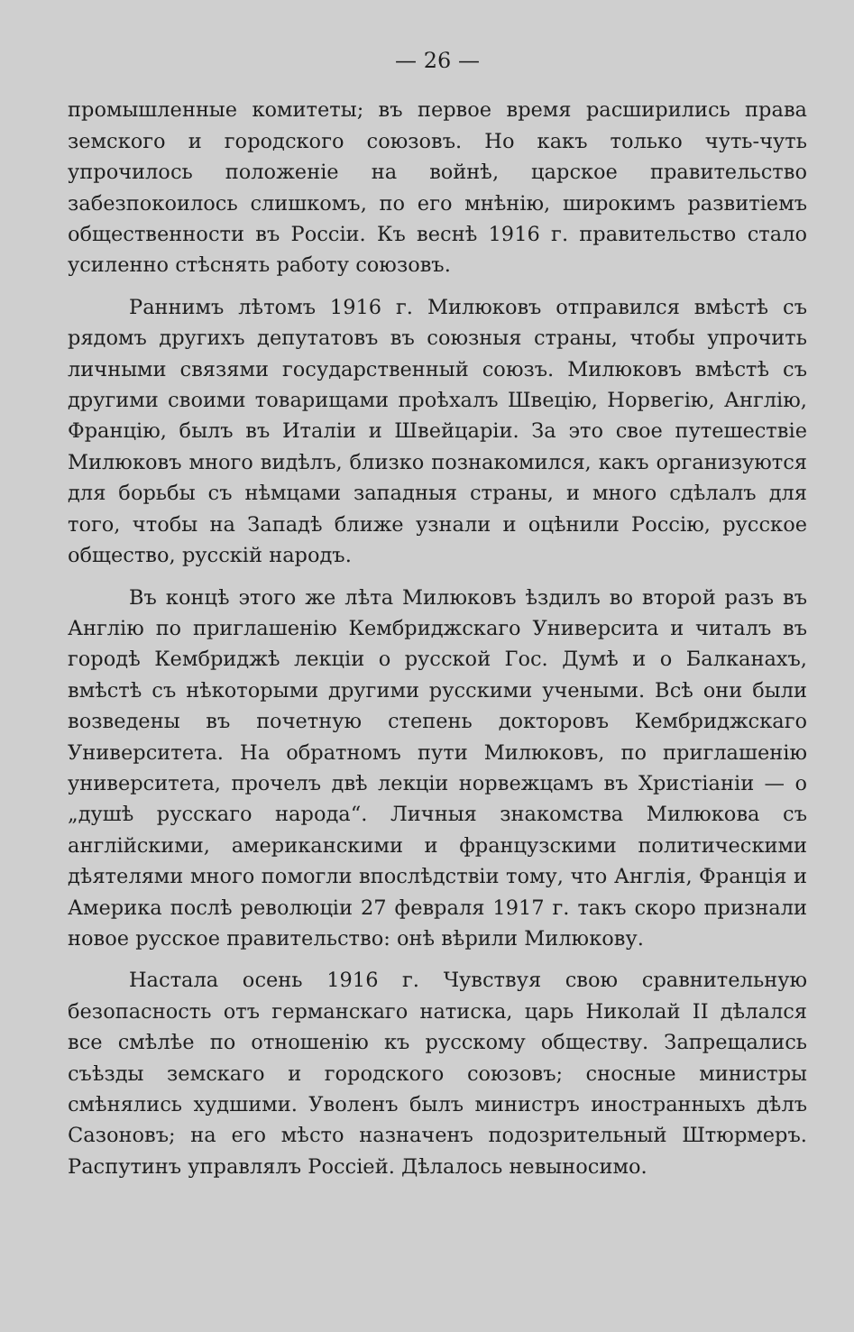— 26 —
промышленные комитеты; въ первое время расширились права земского и городского союзовъ. Но какъ только чуть-чуть упрочилось положеніе на войнѣ, царское правительство забезпокоилось слишкомъ, по его мнѣнію, широкимъ развитіемъ общественности въ Россіи. Къ веснѣ 1916 г. правительство стало усиленно стѣснять работу союзовъ.
Раннимъ лѣтомъ 1916 г. Милюковъ отправился вмѣстѣ съ рядомъ другихъ депутатовъ въ союзныя страны, чтобы упрочить личными связями государственный союзъ. Милюковъ вмѣстѣ съ другими своими товарищами проѣхалъ Швецію, Норвегію, Англію, Францію, былъ въ Италіи и Швейцаріи. За это свое путешествіе Милюковъ много видѣлъ, близко познакомился, какъ организуются для борьбы съ нѣмцами западныя страны, и много сдѣлалъ для того, чтобы на Западѣ ближе узнали и оцѣнили Россію, русское общество, русскій народъ.
Въ концѣ этого же лѣта Милюковъ ѣздилъ во второй разъ въ Англію по приглашенію Кембриджскаго Университа и читалъ въ городѣ Кембриджѣ лекціи о русской Гос. Думѣ и о Балканахъ, вмѣстѣ съ нѣкоторыми другими русскими учеными. Всѣ они были возведены въ почетную степень докторовъ Кембриджскаго Университета. На обратномъ пути Милюковъ, по приглашенію университета, прочелъ двѣ лекціи норвежцамъ въ Христіаніи — о „душѣ русскаго народа“. Личныя знакомства Милюкова съ англійскими, американскими и французскими политическими дѣятелями много помогли впослѣдствіи тому, что Англія, Франція и Америка послѣ революціи 27 февраля 1917 г. такъ скоро признали новое русское правительство: онѣ вѣрили Милюкову.
Настала осень 1916 г. Чувствуя свою сравнительную безопасность отъ германскаго натиска, царь Николай II дѣлался все смѣлѣе по отношенію къ русскому обществу. Запрещались съѣзды земскаго и городского союзовъ; сносные министры смѣнялись худшими. Уволенъ былъ министръ иностранныхъ дѣлъ Сазоновъ; на его мѣсто назначенъ подозрительный Штюрмеръ. Распутинъ управлялъ Россіей. Дѣлалось невыносимо.